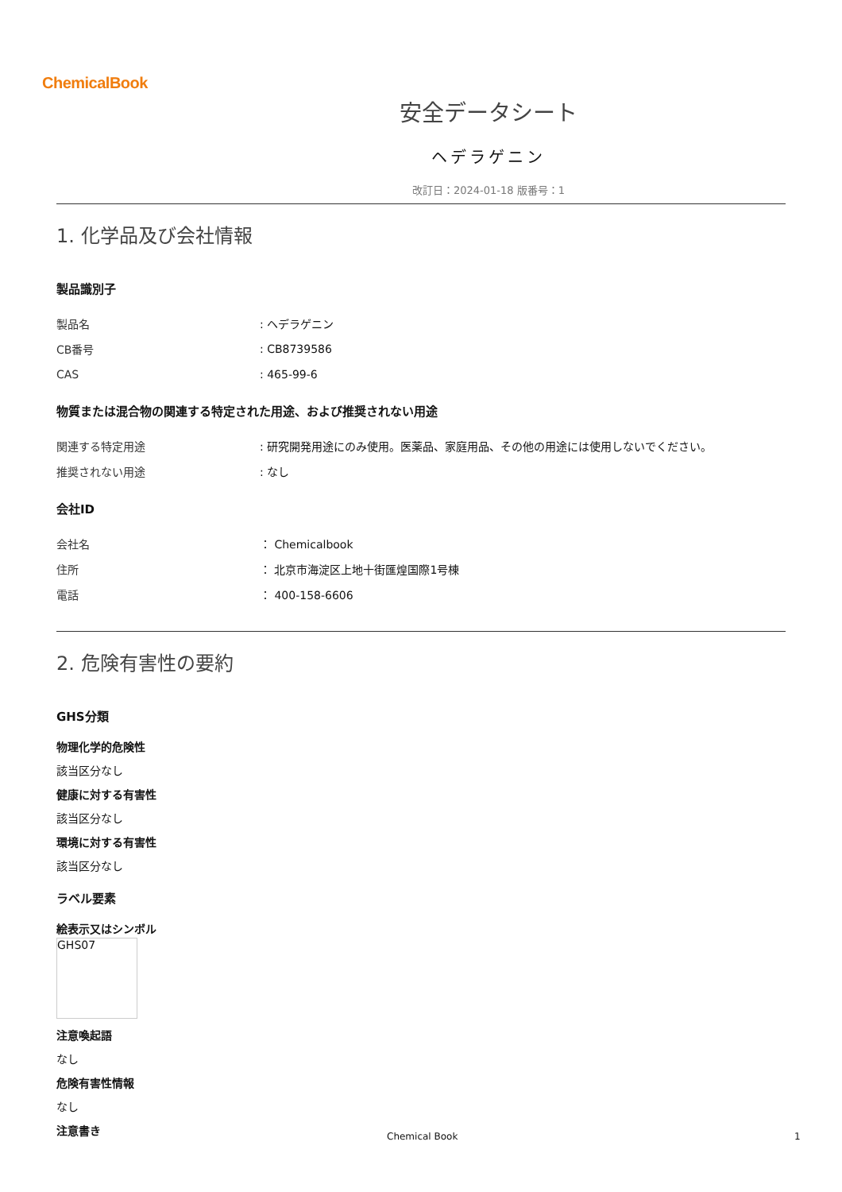ChemicalBook
安全データシート
ヘデラゲニン
改訂日：2024-01-18 版番号：1
1. 化学品及び会社情報
製品識別子
| 製品名 | : ヘデラゲニン |
| CB番号 | : CB8739586 |
| CAS | : 465-99-6 |
物質または混合物の関連する特定された用途、および推奨されない用途
| 関連する特定用途 | : 研究開発用途にのみ使用。医薬品、家庭用品、その他の用途には使用しないでください。 |
| 推奨されない用途 | : なし |
会社ID
| 会社名 | ： Chemicalbook |
| 住所 | ： 北京市海淀区上地十街匯煌国際1号棟 |
| 電話 | ： 400-158-6606 |
2. 危険有害性の要約
GHS分類
物理化学的危険性
該当区分なし
健康に対する有害性
該当区分なし
環境に対する有害性
該当区分なし
ラベル要素
絵表示又はシンボル
GHS07
注意喚起語
なし
危険有害性情報
なし
注意書き
Chemical Book 1